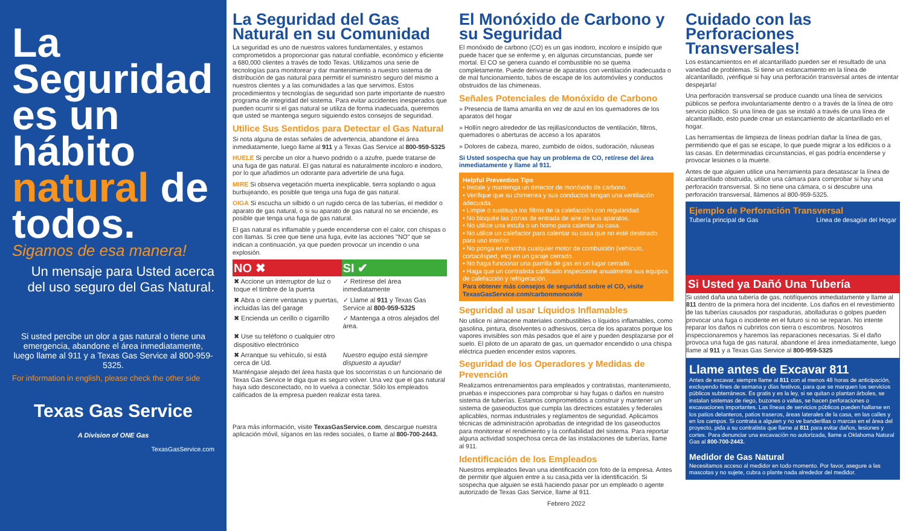La Seguridad es un hábito natural de todos.
Sigamos de esa manera!
Un mensaje para Usted acerca del uso seguro del Gas Natural.
Si usted percibe un olor a gas natural o tiene una emergencia, abandone el área inmediatamente, luego llame al 911 y a Texas Gas Service al 800-959-5325.
For information in english, please check the other side
Texas Gas Service
A Division of ONE Gas
TexasGasService.com
La Seguridad del Gas Natural en su Comunidad
La seguridad es uno de nuestros valores fundamentales, y estamos comprometidos a proporcionar gas natural confiable, económico y eficiente a 680,000 clientes a través de todo Texas. Utilizamos una serie de tecnologías para monitorear y dar mantenimiento a nuestro sistema de distribución de gas natural para permitir el suministro seguro del mismo a nuestros clientes y a las comunidades a las que servimos. Estos procedimientos y tecnologías de seguridad son parte importante de nuestro programa de integridad del sistema. Para evitar accidentes inesperados que pueden ocurrir si el gas natural se utiliza de forma inadecuada, queremos que usted se mantenga seguro siguiendo estos consejos de seguridad.
Utilice Sus Sentidos para Detectar el Gas Natural
Si nota alguna de estas señales de advertencia, abandone el área inmediatamente, luego llame al 911 y a Texas Gas Service al 800-959-5325
HUELE Si percibe un olor a huevo podrido o a azufre, puede tratarse de una fuga de gas natural. El gas natural es naturalmente incoloro e inodoro, por lo que añadimos un odorante para advertirle de una fuga.
MIRE Si observa vegetación muerta inexplicable, tierra soplando o agua burbujeando, es posible que tenga una fuga de gas natural.
OIGA Si escucha un silbido o un rugido cerca de las tuberías, el medidor o aparato de gas natural, o si su aparato de gas natural no se enciende, es posible que tenga una fuga de gas natural.
El gas natural es inflamable y puede encenderse con el calor, con chispas o con llamas. Si cree que tiene una fuga, evite las acciones "NO" que se indican a continuación, ya que pueden provocar un incendio o una explosión.
| NO ✖ | SI ✔ |
| --- | --- |
| ✖ Accione un interruptor de luz o toque el timbre de la puerta | ✓ Retírese del área inmediatamente |
| ✖ Abra o cierre ventanas y puertas, incluidas las del garage | ✓ Llame al 911 y Texas Gas Service al 800-959-5325 |
| ✖ Encienda un cerillo o cigarrillo | ✓ Mantenga a otros alejados del área. |
| ✖ Use su teléfono o cualquier otro dispositivo electrónico | |
| ✖ Arranque su vehículo, si está cerca de Ud. | Nuestro equipo está siempre dispuesto a ayudar! |
Manténgase alejado del área hasta que los socorristas o un funcionario de Texas Gas Service le diga que es seguro volver. Una vez que el gas natural haya sido desconectado, no lo vuelva a conectar. Sólo los empleados calificados de la empresa pueden realizar esta tarea.
Para más información, visite TexasGasService.com, descargue nuestra aplicación móvil, síganos en las redes sociales, o llame al 800-700-2443.
El Monóxido de Carbono y su Seguridad
El monóxido de carbono (CO) es un gas inodoro, incoloro e insípido que puede hacer que se enferme y, en algunas circunstancias, puede ser mortal. El CO se genera cuando el combustible no se quema completamente. Puede derivarse de aparatos con ventilación inadecuada o de mal funcionamiento, tubos de escape de los automóviles y conductos obstruidos de las chimeneas.
Señales Potenciales de Monóxido de Carbono
» Presencia de llama amarilla en vez de azul en los quemadores de los aparatos del hogar
» Hollín negro alrededor de las rejillas/conductos de ventilación, filtros, quemadores o aberturas de acceso a los aparatos
» Dolores de cabeza, mareo, zumbido de oídos, sudoración, náuseas
Si Usted sospecha que hay un problema de CO, retírese del área inmediatamente y llame al 911.
Helpful Prevention Tips
• Instale y mantenga un detector de monóxido de carbono.
• Verifique que su chimenea y sus conductos tengan una ventilación adecuada.
• Limpie o sustituya los filtros de la calefacción con regularidad.
• No bloquée las zonas de entrada de aire de sus aparatos.
• No utilice una estufa o un horno para calentar su casa.
• No utilice un calefactor para calentar su casa que no esté destinado para uso interior.
• No ponga en marcha cualquier motor de combustión (vehículo, cortacésped, etc) en un garaje cerrado.
• No haga funcionar una parrilla de gas en un lugar cerrado.
• Haga que un contratista calificado inspeccione anualmente sus equipos de calefacción y refrigeración.
Para obtener más consejos de seguridad sobre el CO, visite TexasGasService.com/carbonmonoxide
Seguridad al usar Líquidos Inflamables
No utilice ni almacene materiales combustibles o líquidos inflamables, como gasolina, pintura, disolventes o adhesivos, cerca de los aparatos porque los vapores invisibles son más pesados que el aire y pueden desplazarse por el suelo. El piloto de un aparato de gas, un quemador encendido o una chispa eléctrica pueden encender estos vapores.
Seguridad de los Operadores y Medidas de Prevención
Realizamos entrenamientos para empleados y contratistas, mantenimiento, pruebas e inspecciones para comprobar si hay fugas o daños en nuestro sistema de tuberías. Estamos comprometidos a construir y mantener un sistema de gaseoductos que cumpla las directrices estatales y federales aplicables, normas industriales y reglamentos de seguridad. Aplicamos técnicas de administración aprobadas de integridad de los gaseoductos para monitorear el rendimiento y la confiabilidad del sistema. Para reportar alguna actividad sospechosa cerca de las instalaciones de tuberías, llame al 911.
Identificación de los Empleados
Nuestros empleados llevan una identificación con foto de la empresa. Antes de permitir que alguien entre a su casa,pida ver la identificación. Si sospecha que alguien se está haciendo pasar por un empleado o agente autorizado de Texas Gas Service, llame al 911.
Febrero 2022
Cuidado con las Perforaciones Transversales!
Los estancamientos en el alcantarillado pueden ser el resultado de una variedad de problemas. Si tiene un estancamiento en la línea de alcantarillado, ¡verifique si hay una perforación transversal antes de intentar despejarla!
Una perforación transversal se produce cuando una línea de servicios públicos se perfora involuntariamente dentro o a través de la línea de otro servicio público. Si una línea de gas se instaló a través de una línea de alcantarillado, esto puede crear un estancamiento de alcantarillado en el hogar.
Las herramientas de limpieza de líneas podrían dañar la línea de gas, permitiendo que el gas se escape, lo que puede migrar a los edificios o a las casas. En determinadas circunstancias, el gas podría encenderse y provocar lesiones o la muerte.
Antes de que alguien utilice una herramienta para desatascar la línea de alcantarillado obstruida, utilice una cámara para comprobar si hay una perforación transversal. Si no tiene una cámara, o si descubre una perforación transversal, llámenos al 800-959-5325.
Ejemplo de Perforación Transversal Línea de desagüe del Hogar
Tubería principal de Gas
Si Usted ya Dañó Una Tubería
Si usted daña una tubería de gas, notifíquenos inmediatamente y llame al 811 dentro de la primera hora del incidente. Los daños en el revestimiento de las tuberías causados por raspaduras, abolladuras o golpes pueden provocar una fuga o incidente en el futuro si no se reparan. No intente reparar los daños ni cubrirlos con tierra o escombros. Nosotros inspeccionaremos y haremos las reparaciones necesarias. Si el daño provoca una fuga de gas natural, abandone el área inmediatamente, luego llame al 911 y a Texas Gas Service al 800-959-5325
Llame antes de Excavar 811
Antes de excavar, siempre llame al 811 con al menos 48 horas de anticipación, excluyendo fines de semana y días festivos, para que se marquen los servicios públicos subterráneos. Es gratis y es la ley, si se quitan o plantan árboles, se instalan sistemas de riego, buzones o vallas, se hacen perforaciones o excavaciones importantes. Las líneas de servicios públicos pueden hallarse en los patios delanteros, patios traseros, áreas laterales de la casa, en las calles y en los campos. Si contrata a alguien y no ve banderillas o marcas en el área del proyecto, pida a su contratista que llame al 811 para evitar daños, lesiones y cortes. Para denunciar una excavación no autorizada, llame a Oklahoma Natural Gas al 800-700-2443.
Medidor de Gas Natural
Necesitamos acceso al medidor en todo momento. Por favor, asegure a las mascotas y no sujete, cubra o plante nada alrededor del medidor.